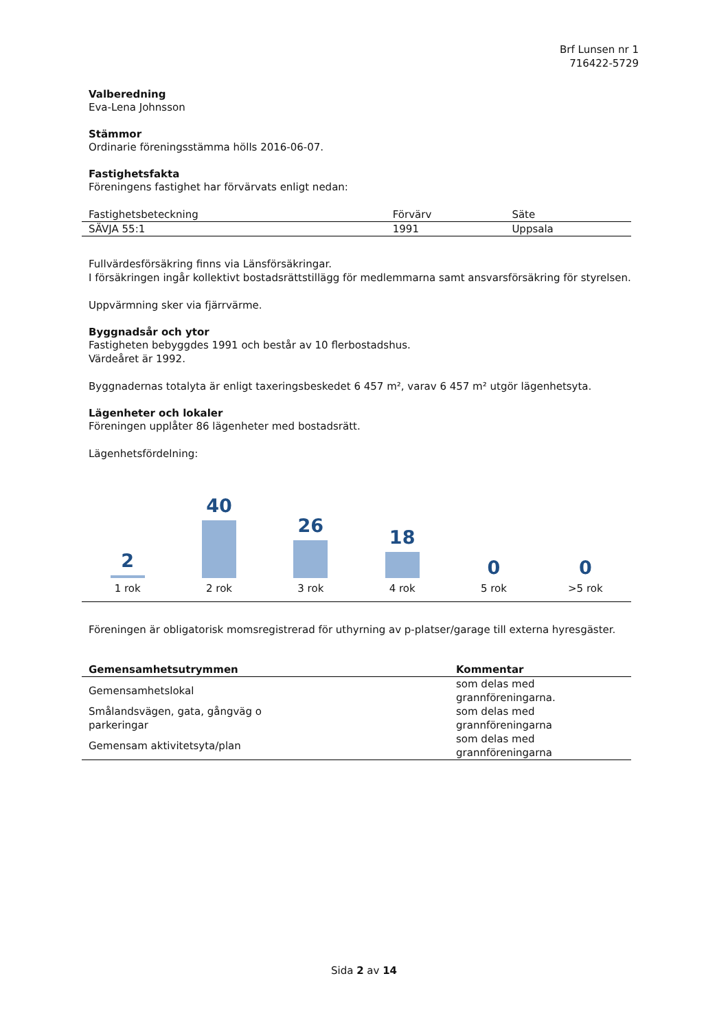Brf Lunsen nr 1
716422-5729
Valberedning
Eva-Lena Johnsson
Stämmor
Ordinarie föreningsstämma hölls 2016-06-07.
Fastighetsfakta
Föreningens fastighet har förvärvats enligt nedan:
| Fastighetsbeteckning | Förvärv | Säte |
| --- | --- | --- |
| SÄVJA 55:1 | 1991 | Uppsala |
Fullvärdesförsäkring finns via Länsförsäkringar.
I försäkringen ingår kollektivt bostadsrättstillägg för medlemmarna samt ansvarsförsäkring för styrelsen.
Uppvärmning sker via fjärrvärme.
Byggnadsår och ytor
Fastigheten bebyggdes 1991 och består av 10 flerbostadshus.
Värdeåret är 1992.
Byggnadernas totalyta är enligt taxeringsbeskedet 6 457 m², varav 6 457 m² utgör lägenhetsyta.
Lägenheter och lokaler
Föreningen upplåter 86 lägenheter med bostadsrätt.
Lägenhetsfördelning:
2
1 rok
40
2 rok
26
3 rok
18
4 rok
0
5 rok
0
>5 rok
Föreningen är obligatorisk momsregistrerad för uthyrning av p-platser/garage till externa hyresgäster.
| Gemensamhetsutrymmen | Kommentar |
| --- | --- |
| Gemensamhetslokal | som delas med grannföreningarna. |
| Smålandsvägen, gata, gångväg o parkeringar | som delas med grannföreningarna |
| Gemensam aktivitetsyta/plan | som delas med grannföreningarna |
Sida 2 av 14